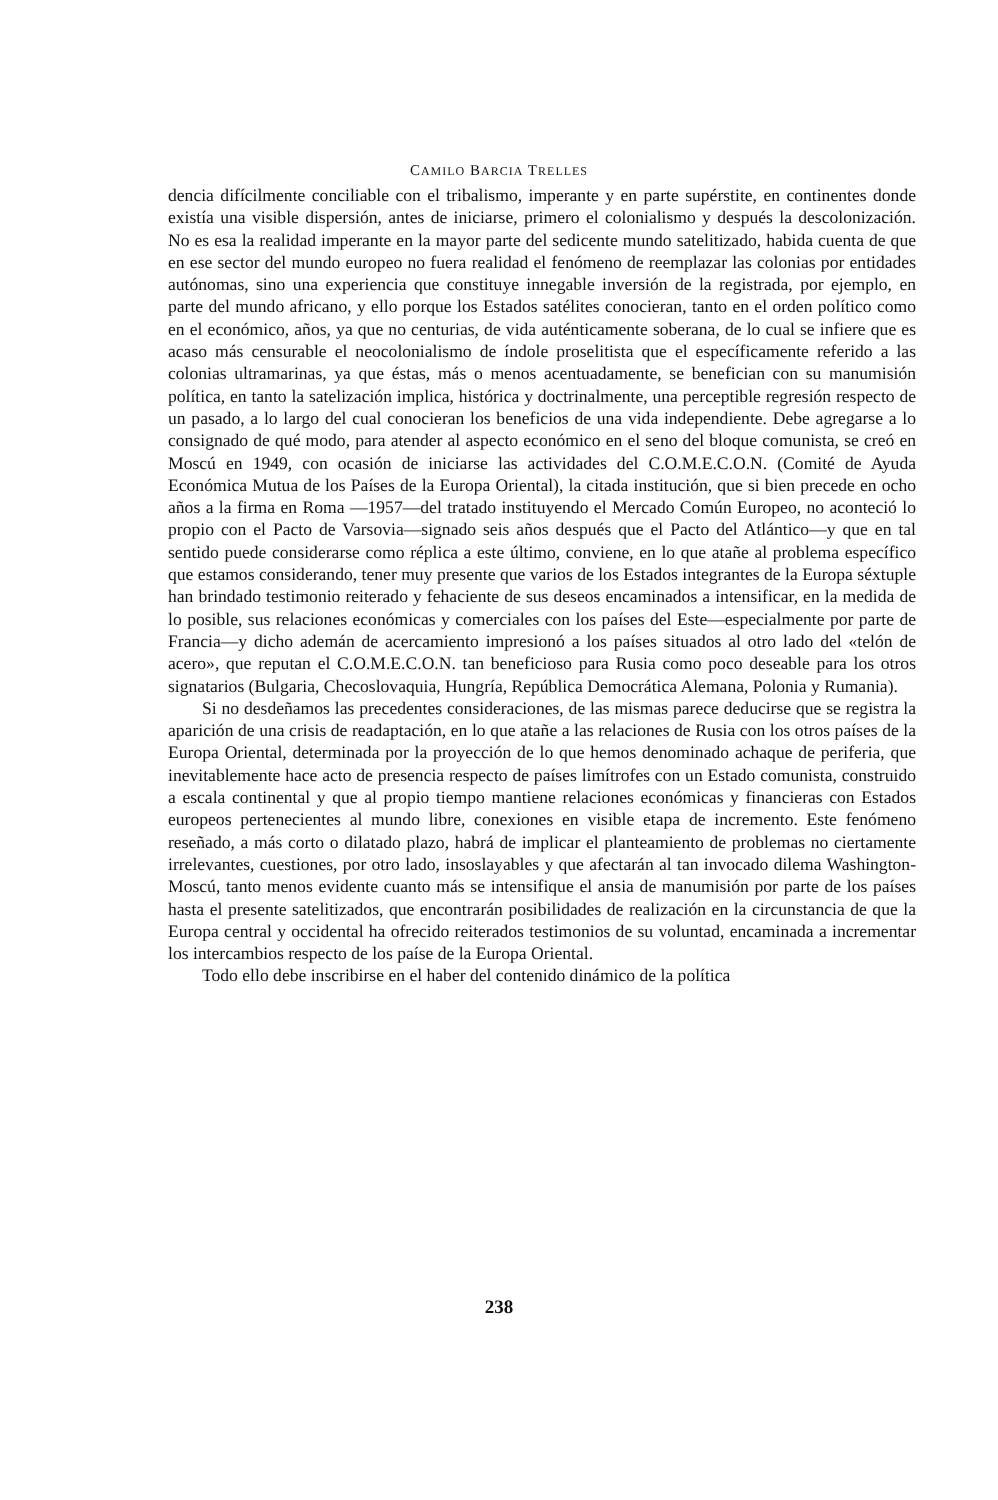CAMILO BARCIA TRELLES
dencia difícilmente conciliable con el tribalismo, imperante y en parte supérstite, en continentes donde existía una visible dispersión, antes de iniciarse, primero el colonialismo y después la descolonización. No es esa la realidad imperante en la mayor parte del sedicente mundo satelitizado, habida cuenta de que en ese sector del mundo europeo no fuera realidad el fenómeno de reemplazar las colonias por entidades autónomas, sino una experiencia que constituye innegable inversión de la registrada, por ejemplo, en parte del mundo africano, y ello porque los Estados satélites conocieran, tanto en el orden político como en el económico, años, ya que no centurias, de vida auténticamente soberana, de lo cual se infiere que es acaso más censurable el neocolonialismo de índole proselitista que el específicamente referido a las colonias ultramarinas, ya que éstas, más o menos acentuadamente, se benefician con su manumisión política, en tanto la satelización implica, histórica y doctrinalmente, una perceptible regresión respecto de un pasado, a lo largo del cual conocieran los beneficios de una vida independiente. Debe agregarse a lo consignado de qué modo, para atender al aspecto económico en el seno del bloque comunista, se creó en Moscú en 1949, con ocasión de iniciarse las actividades del C.O.M.E.C.O.N. (Comité de Ayuda Económica Mutua de los Países de la Europa Oriental), la citada institución, que si bien precede en ocho años a la firma en Roma —1957—del tratado instituyendo el Mercado Común Europeo, no aconteció lo propio con el Pacto de Varsovia—signado seis años después que el Pacto del Atlántico—y que en tal sentido puede considerarse como réplica a este último, conviene, en lo que atañe al problema específico que estamos considerando, tener muy presente que varios de los Estados integrantes de la Europa séxtuple han brindado testimonio reiterado y fehaciente de sus deseos encaminados a intensificar, en la medida de lo posible, sus relaciones económicas y comerciales con los países del Este—especialmente por parte de Francia—y dicho ademán de acercamiento impresionó a los países situados al otro lado del «telón de acero», que reputan el C.O.M.E.C.O.N. tan beneficioso para Rusia como poco deseable para los otros signatarios (Bulgaria, Checoslovaquia, Hungría, República Democrática Alemana, Polonia y Rumania).
Si no desdeñamos las precedentes consideraciones, de las mismas parece deducirse que se registra la aparición de una crisis de readaptación, en lo que atañe a las relaciones de Rusia con los otros países de la Europa Oriental, determinada por la proyección de lo que hemos denominado achaque de periferia, que inevitablemente hace acto de presencia respecto de países limítrofes con un Estado comunista, construido a escala continental y que al propio tiempo mantiene relaciones económicas y financieras con Estados europeos pertenecientes al mundo libre, conexiones en visible etapa de incremento. Este fenómeno reseñado, a más corto o dilatado plazo, habrá de implicar el planteamiento de problemas no ciertamente irrelevantes, cuestiones, por otro lado, insoslayables y que afectarán al tan invocado dilema Washington-Moscú, tanto menos evidente cuanto más se intensifique el ansia de manumisión por parte de los países hasta el presente satelitizados, que encontrarán posibilidades de realización en la circunstancia de que la Europa central y occidental ha ofrecido reiterados testimonios de su voluntad, encaminada a incrementar los intercambios respecto de los paíse de la Europa Oriental.
Todo ello debe inscribirse en el haber del contenido dinámico de la política
238